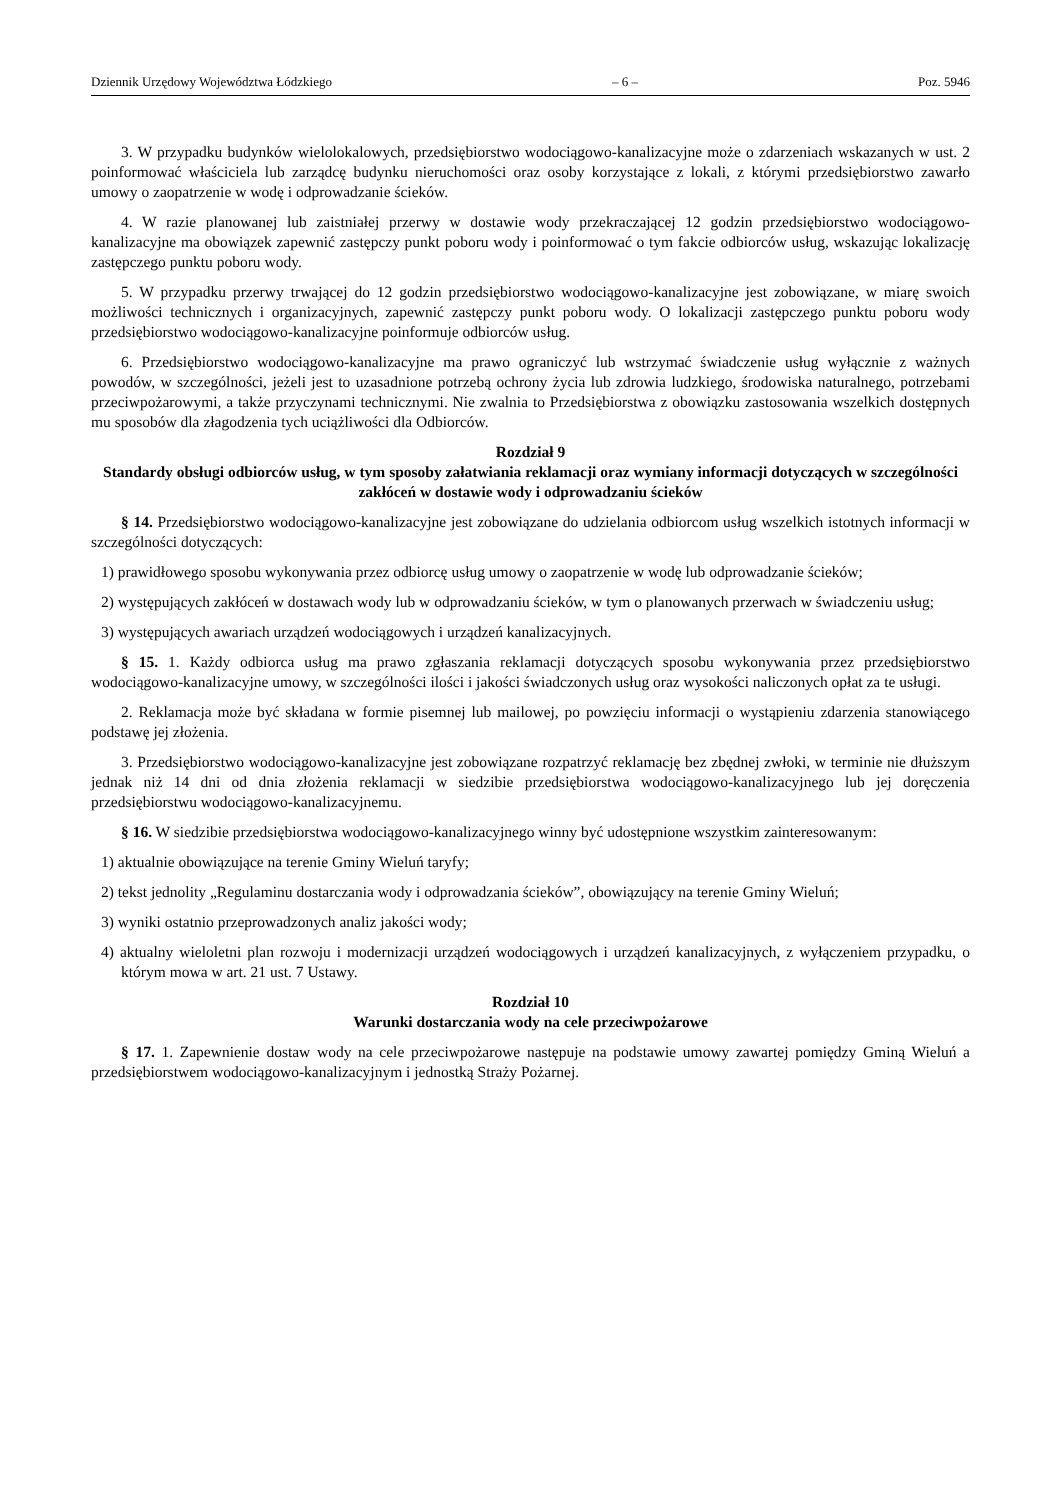Dziennik Urzędowy Województwa Łódzkiego – 6 – Poz. 5946
3. W przypadku budynków wielolokalowych, przedsiębiorstwo wodociągowo-kanalizacyjne może o zdarzeniach wskazanych w ust. 2 poinformować właściciela lub zarządcę budynku nieruchomości oraz osoby korzystające z lokali, z którymi przedsiębiorstwo zawarło umowy o zaopatrzenie w wodę i odprowadzanie ścieków.
4. W razie planowanej lub zaistniałej przerwy w dostawie wody przekraczającej 12 godzin przedsiębiorstwo wodociągowo-kanalizacyjne ma obowiązek zapewnić zastępczy punkt poboru wody i poinformować o tym fakcie odbiorców usług, wskazując lokalizację zastępczego punktu poboru wody.
5. W przypadku przerwy trwającej do 12 godzin przedsiębiorstwo wodociągowo-kanalizacyjne jest zobowiązane, w miarę swoich możliwości technicznych i organizacyjnych, zapewnić zastępczy punkt poboru wody. O lokalizacji zastępczego punktu poboru wody przedsiębiorstwo wodociągowo-kanalizacyjne poinformuje odbiorców usług.
6. Przedsiębiorstwo wodociągowo-kanalizacyjne ma prawo ograniczyć lub wstrzymać świadczenie usług wyłącznie z ważnych powodów, w szczególności, jeżeli jest to uzasadnione potrzebą ochrony życia lub zdrowia ludzkiego, środowiska naturalnego, potrzebami przeciwpożarowymi, a także przyczynami technicznymi. Nie zwalnia to Przedsiębiorstwa z obowiązku zastosowania wszelkich dostępnych mu sposobów dla złagodzenia tych uciążliwości dla Odbiorców.
Rozdział 9
Standardy obsługi odbiorców usług, w tym sposoby załatwiania reklamacji oraz wymiany informacji dotyczących w szczególności zakłóceń w dostawie wody i odprowadzaniu ścieków
§ 14. Przedsiębiorstwo wodociągowo-kanalizacyjne jest zobowiązane do udzielania odbiorcom usług wszelkich istotnych informacji w szczególności dotyczących:
1) prawidłowego sposobu wykonywania przez odbiorcę usług umowy o zaopatrzenie w wodę lub odprowadzanie ścieków;
2) występujących zakłóceń w dostawach wody lub w odprowadzaniu ścieków, w tym o planowanych przerwach w świadczeniu usług;
3) występujących awariach urządzeń wodociągowych i urządzeń kanalizacyjnych.
§ 15. 1. Każdy odbiorca usług ma prawo zgłaszania reklamacji dotyczących sposobu wykonywania przez przedsiębiorstwo wodociągowo-kanalizacyjne umowy, w szczególności ilości i jakości świadczonych usług oraz wysokości naliczonych opłat za te usługi.
2. Reklamacja może być składana w formie pisemnej lub mailowej, po powzięciu informacji o wystąpieniu zdarzenia stanowiącego podstawę jej złożenia.
3. Przedsiębiorstwo wodociągowo-kanalizacyjne jest zobowiązane rozpatrzyć reklamację bez zbędnej zwłoki, w terminie nie dłuższym jednak niż 14 dni od dnia złożenia reklamacji w siedzibie przedsiębiorstwa wodociągowo-kanalizacyjnego lub jej doręczenia przedsiębiorstwu wodociągowo-kanalizacyjnemu.
§ 16. W siedzibie przedsiębiorstwa wodociągowo-kanalizacyjnego winny być udostępnione wszystkim zainteresowanym:
1) aktualnie obowiązujące na terenie Gminy Wieluń taryfy;
2) tekst jednolity „Regulaminu dostarczania wody i odprowadzania ścieków”, obowiązujący na terenie Gminy Wieluń;
3) wyniki ostatnio przeprowadzonych analiz jakości wody;
4) aktualny wieloletni plan rozwoju i modernizacji urządzeń wodociągowych i urządzeń kanalizacyjnych, z wyłączeniem przypadku, o którym mowa w art. 21 ust. 7 Ustawy.
Rozdział 10
Warunki dostarczania wody na cele przeciwpożarowe
§ 17. 1. Zapewnienie dostaw wody na cele przeciwpożarowe następuje na podstawie umowy zawartej pomiędzy Gminą Wieluń a przedsiębiorstwem wodociągowo-kanalizacyjnym i jednostką Straży Pożarnej.